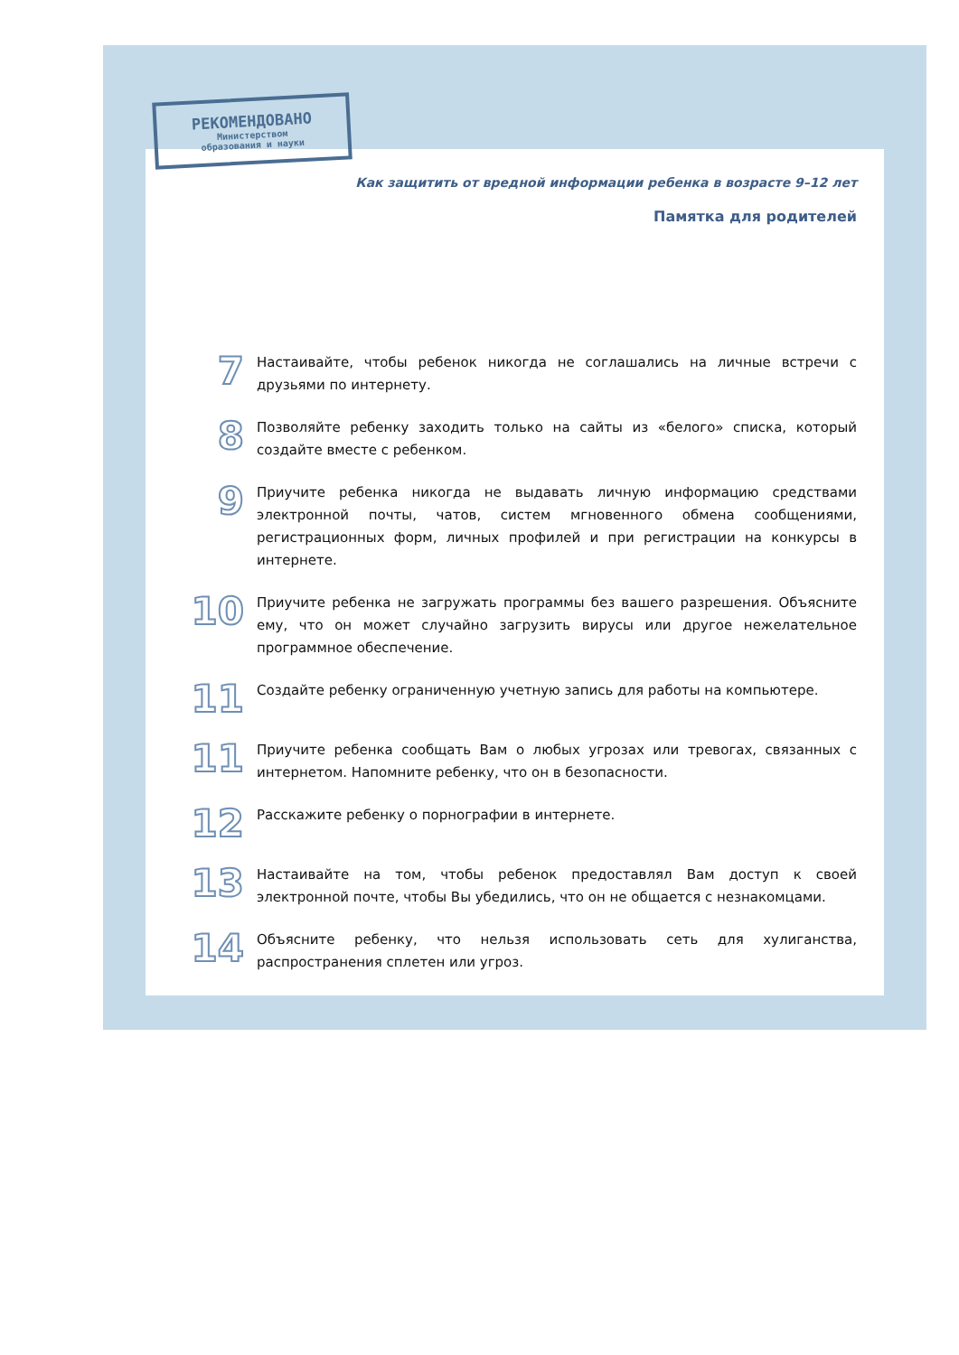РЕКОМЕНДОВАНО
Министерством
образования и науки
Как защитить от вредной информации ребенка в возрасте 9–12 лет
Памятка для родителей
7
Настаивайте, чтобы ребенок никогда не соглашались на личные встречи с друзьями по интернету.
8
Позволяйте ребенку заходить только на сайты из «белого» списка, который создайте вместе с ребенком.
9
Приучите ребенка никогда не выдавать личную информацию средствами электронной почты, чатов, систем мгновенного обмена сообщениями, регистрационных форм, личных профилей и при регистрации на конкурсы в интернете.
10
Приучите ребенка не загружать программы без вашего разрешения. Объясните ему, что он может случайно загрузить вирусы или другое нежелательное программное обеспечение.
11
Создайте ребенку ограниченную учетную запись для работы на компьютере.
11
Приучите ребенка сообщать Вам о любых угрозах или тревогах, связанных с интернетом. Напомните ребенку, что он в безопасности.
12
Расскажите ребенку о порнографии в интернете.
13
Настаивайте на том, чтобы ребенок предоставлял Вам доступ к своей электронной почте, чтобы Вы убедились, что он не общается с незнакомцами.
14
Объясните ребенку, что нельзя использовать сеть для хулиганства, распространения сплетен или угроз.